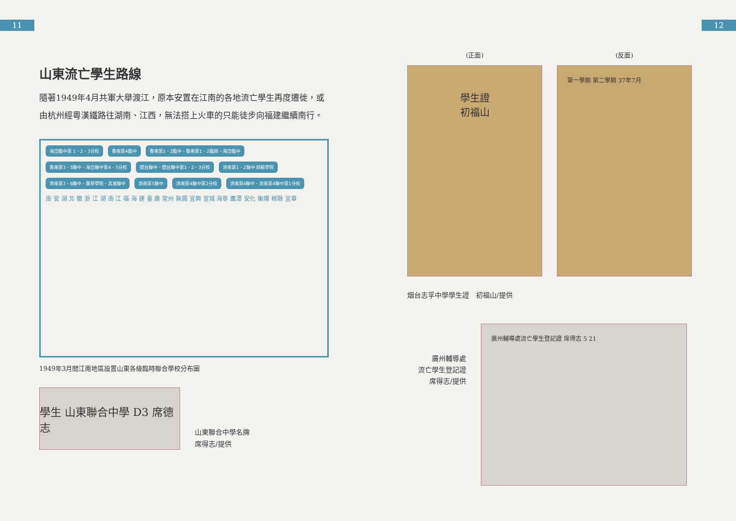11 12
山東流亡學生路線
隨著1949年4月共軍大舉渡江，原本安置在江南的各地流亡學生再度遷徙，或由杭州經粵漢鐵路往湖南、江西，無法搭上火車的只能徒步向福建繼續南行。
海岱臨中第 1、2、3分校 魯南第4臨中 魯南第1、2臨中、魯南第1、2臨師、海岱臨中 魯南第3、5聯中、海岱聯中第4、5分校 煙台聯中、煙台聯中第1、2、3分校 濟南第1、2聯中 師範學院 濟南第3、6聯中、震華學院、昌濰聯中 濟南第5聯中 濟南第4聯中第2分校 濟南第4聯中、濟南第4聯中第1分校 南 安 湖 北 徽 浙 江 湖 南 江 福 海 建 臺 廣 常州 無錫 宜興 宣城 海寧 鷹潭 安化 衡陽 郴縣 宜章
1949年3月間江南地區設置山東各級臨時聯合學校分布圖
學生 山東聯合中學 D3 席德志
山東聯合中學名牌
席得志/提供
(正面)
學生證
初福山
(反面)
第一學期 第二學期 37年7月
烟台志孚中學學生證　初福山/提供
廣州輔導處
流亡學生登記證
席得志/提供
廣州輔導處流亡學生登記證 席得志 5 21